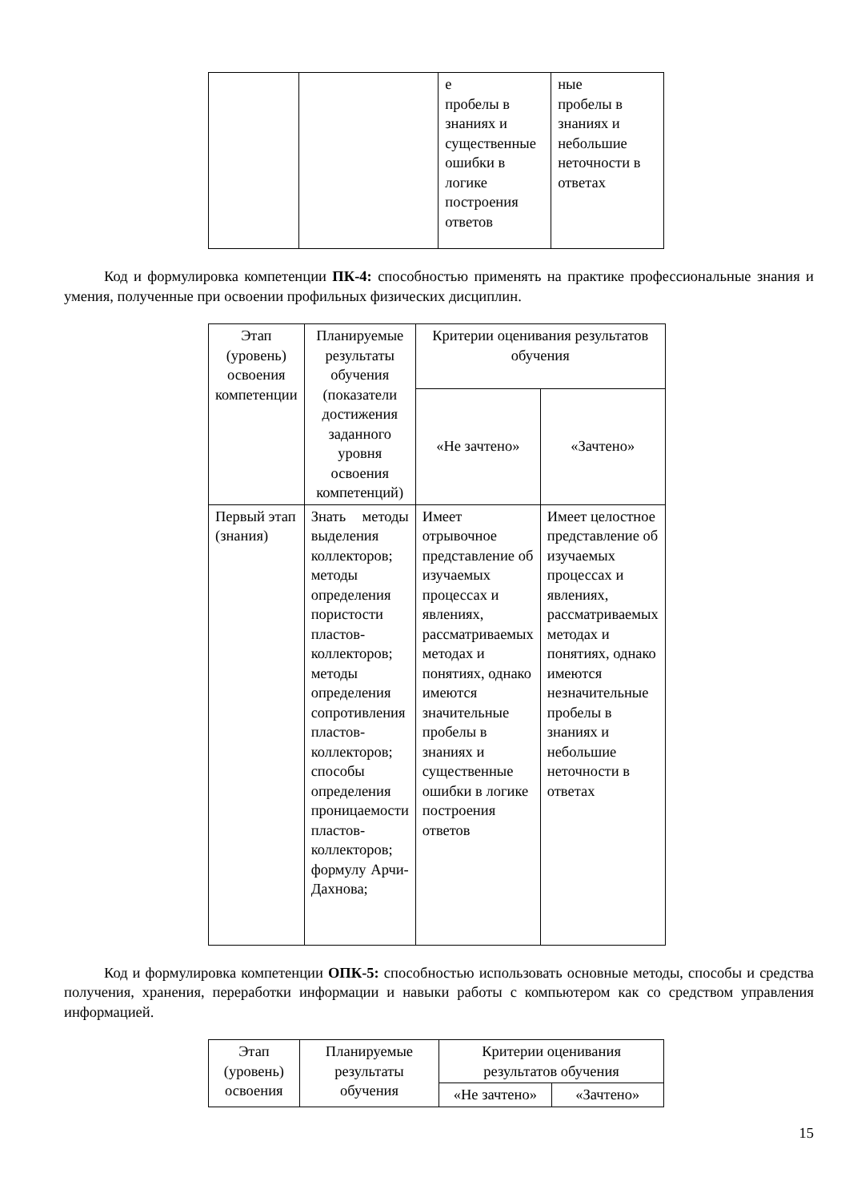| | | е пробелы в знаниях и существенные ошибки в логике построения ответов | ные пробелы в знаниях и небольшие неточности в ответах |
Код и формулировка компетенции ПК-4: способностью применять на практике профессиональные знания и умения, полученные при освоении профильных физических дисциплин.
| Этап (уровень) освоения компетенции | Планируемые результаты обучения (показатели достижения заданного уровня освоения компетенций) | Критерии оценивания результатов обучения | |
| --- | --- | --- | --- |
| | | «Не зачтено» | «Зачтено» |
| Первый этап (знания) | Знать методы выделения коллекторов; методы определения пористости пластов-коллекторов; методы определения сопротивления пластов-коллекторов; способы определения проницаемости пластов-коллекторов; формулу Арчи-Дахнова; | Имеет отрывочное представление об изучаемых процессах и явлениях, рассматриваемых методах и понятиях, однако имеются значительные пробелы в знаниях и существенные ошибки в логике построения ответов | Имеет целостное представление об изучаемых процессах и явлениях, рассматриваемых методах и понятиях, однако имеются незначительные пробелы в знаниях и небольшие неточности в ответах |
Код и формулировка компетенции ОПК-5: способностью использовать основные методы, способы и средства получения, хранения, переработки информации и навыки работы с компьютером как со средством управления информацией.
| Этап (уровень) освоения | Планируемые результаты обучения | Критерии оценивания результатов обучения | |
| --- | --- | --- | --- |
| | | «Не зачтено» | «Зачтено» |
15